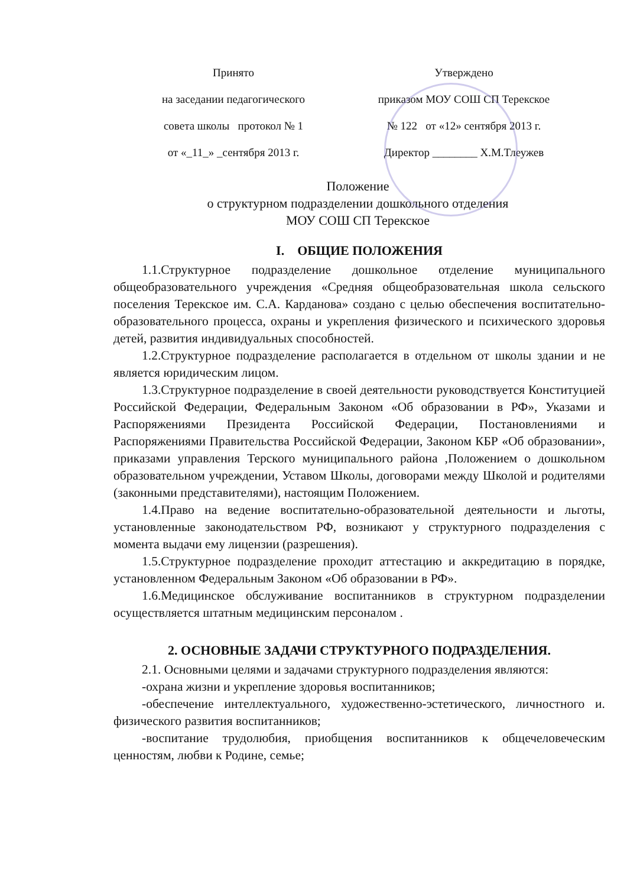Принято
на заседании педагогического
совета школы протокол № 1
от «_11_» _сентября 2013 г.
Утверждено
приказом МОУ СОШ СП Терекское
№ 122 от «12» сентября 2013 г.
Директор ________ Х.М.Тлеужев
Положение
о структурном подразделении дошкольного отделения
МОУ СОШ СП Терекское
I. ОБЩИЕ ПОЛОЖЕНИЯ
1.1.Структурное подразделение дошкольное отделение муниципального общеобразовательного учреждения «Средняя общеобразовательная школа сельского поселения Терекское им. С.А. Карданова» создано с целью обеспечения воспитательно-образовательного процесса, охраны и укрепления физического и психического здоровья детей, развития индивидуальных способностей.
1.2.Структурное подразделение располагается в отдельном от школы здании и не является юридическим лицом.
1.3.Структурное подразделение в своей деятельности руководствуется Конституцией Российской Федерации, Федеральным Законом «Об образовании в РФ», Указами и Распоряжениями Президента Российской Федерации, Постановлениями и Распоряжениями Правительства Российской Федерации, Законом КБР «Об образовании», приказами управления Терского муниципального района ,Положением о дошкольном образовательном учреждении, Уставом Школы, договорами между Школой и родителями (законными представителями), настоящим Положением.
1.4.Право на ведение воспитательно-образовательной деятельности и льготы, установленные законодательством РФ, возникают у структурного подразделения с момента выдачи ему лицензии (разрешения).
1.5.Структурное подразделение проходит аттестацию и аккредитацию в порядке, установленном Федеральным Законом «Об образовании в РФ».
1.6.Медицинское обслуживание воспитанников в структурном подразделении осуществляется штатным медицинским персоналом .
2. ОСНОВНЫЕ ЗАДАЧИ СТРУКТУРНОГО ПОДРАЗДЕЛЕНИЯ.
2.1. Основными целями и задачами структурного подразделения являются:
-охрана жизни и укрепление здоровья воспитанников;
-обеспечение интеллектуального, художественно-эстетического, личностного и. физического развития воспитанников;
-воспитание трудолюбия, приобщения воспитанников к общечеловеческим ценностям, любви к Родине, семье;